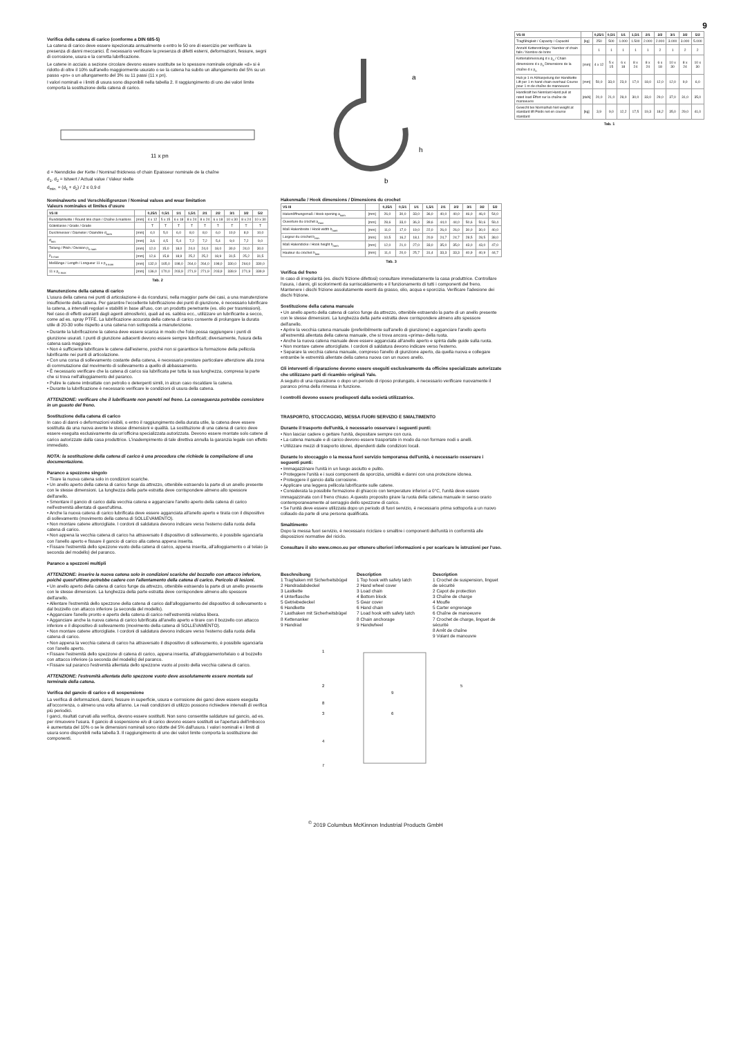9
Verifica della catena di carico (conforme a DIN 685-5)
La catena di carico deve essere ispezionata annualmente o entro le 50 ore di esercizio per verificare la presenza di danni meccanici. È necessario verificare la presenza di difetti esterni, deformazioni, fessure, segni di corrosione, usura e la corretta lubrificazione.
Le catene in acciaio a sezione circolare devono essere sostituite se lo spessore nominale originale «d» si è ridotto di oltre il 10% sull'anello maggiormente usurato o se la catena ha subito un allungamento del 5% su un passo «pn» o un allungamento del 3% su 11 passi (11 x pn).
I valori nominali e i limiti di usura sono disponibili nella tabella 2. Il raggiungimento di uno dei valori limite comporta la sostituzione della catena di carico.
11 x pn
d = Nenndicke der Kette / Nominal thickness of chain Epaisseur nominale de la chaîne
d<sub>1</sub>, d<sub>2</sub> = Istwert / Actual value / Valeur réelle
d<sub>min.</sub> = (d<sub>1</sub> + d<sub>2</sub>) / 2 ≤ 0,9 d
Nominalwerte und Verschleißgrenzen / Nominal values and wear limitation
Valeurs nominales et limites d'usure
| VS III | | 0,25/1 | 0,5/1 | 1/1 | 1,5/1 | 2/1 | 2/2 | 3/1 | 3/2 | 5/2 |
| --- | --- | --- | --- | --- | --- | --- | --- | --- | --- | --- |
| Rundstahlkette / Round link chain / Chaîne à maillons | [mm] | 4 x 12 | 5 x 15 | 6 x 18 | 8 x 24 | 8 x 24 | 6 x 18 | 10 x 30 | 8 x 24 | 10 x 30 |
| Güteklasse / Grade / Grade | | T | T | T | T | T | T | T | T | T |
| Durchmesser / Diameter / Diamètre d<sub>nom</sub> | [mm] | 4,0 | 5,0 | 6,0 | 8,0 | 8,0 | 6,0 | 10,0 | 8,0 | 10,0 |
| d<sub>min</sub> | [mm] | 3,6 | 4,5 | 5,4 | 7,2 | 7,2 | 5,4 | 9,0 | 7,2 | 9,0 |
| Teilung / Pitch / Division p<sub>n nom</sub> | [mm] | 12,0 | 15,0 | 18,0 | 24,0 | 24,0 | 18,0 | 30,0 | 24,0 | 30,0 |
| p<sub>n max</sub> | [mm] | 12,6 | 15,8 | 18,9 | 25,2 | 25,2 | 18,9 | 31,5 | 25,2 | 31,5 |
| Meßlänge / Length / Longueur 11 x p<sub>n nom</sub> | [mm] | 132,0 | 165,0 | 198,0 | 264,0 | 264,0 | 198,0 | 330,0 | 264,0 | 330,0 |
| 11 x p<sub>n max</sub> | [mm] | 136,0 | 170,0 | 203,9 | 271,9 | 271,9 | 203,9 | 339,9 | 271,9 | 339,9 |
Tab. 2
Manutenzione della catena di carico
L'usura della catena nei punti di articolazione è da ricondursi, nella maggior parte dei casi, a una manutenzione insufficiente della catena. Per garantire l'eccellente lubrificazione dei punti di giunzione, è necessario lubrificare la catena, a intervalli regolari e stabiliti in base all'uso, con un prodotto penetrante (es. olio per trasmissioni). Nel caso di effetti usuranti dagli agenti atmosferici, quali ad es. sabbia ecc., utilizzare un lubrificante a secco, come ad es. spray PTFE. La lubrificazione accurata della catena di carico consente di prolungare la durata utile di 20-30 volte rispetto a una catena non sottoposta a manutenzione.
• Durante la lubrificazione la catena deve essere scarica in modo che l'olio possa raggiungere i punti di giunzione usurati. I punti di giunzione adiacenti devono essere sempre lubrificati; diversamente, l'usura della catena sarà maggiore.
• Non è sufficiente lubrificare le catene dall'esterno, poiché non si garantisce la formazione della pellicola lubrificante nei punti di articolazione.
• Con una corsa di sollevamento costante della catena, è necessario prestare particolare attenzione alla zona di commutazione dal movimento di sollevamento a quello di abbassamento.
• È necessario verificare che la catena di carico sia lubrificata per tutta la sua lunghezza, compresa la parte che si trova nell'alloggiamento del paranco.
• Pulire le catene imbrattate con petrolio o detergenti simili, in alcun caso riscaldare la catena.
• Durante la lubrificazione è necessario verificare le condizioni di usura della catena.
ATTENZIONE: verificare che il lubrificante non penetri nel freno. La conseguenza potrebbe consistere in un guasto del freno.
Sostituzione della catena di carico
In caso di danni o deformazioni visibili, o entro il raggiungimento della durata utile, la catena deve essere sostituita da una nuova avente le stesse dimensioni e qualità. La sostituzione di una catena di carico deve essere eseguita esclusivamente da un'officina specializzata autorizzata. Devono essere montate solo catene di carico autorizzate dalla casa produttrice. L'inadempimento di tale direttiva annulla la garanzia legale con effetto immediato.
NOTA: la sostituzione della catena di carico è una procedura che richiede la compilazione di una documentazione.
Paranco a spezzone singolo
• Tirare la nuova catena solo in condizioni scariche.
• Un anello aperto della catena di carico funge da attrezzo, ottenibile estraendo la parte di un anello presente con le stesse dimensioni. La lunghezza della parte estratta deve corrispondere almeno allo spessore dell'anello.
• Smontare il gancio di carico dalla vecchia catena e agganciare l'anello aperto della catena di carico nell'estremità allentata di quest'ultima.
• Anche la nuova catena di carico lubrificata deve essere agganciata all'anello aperto e tirata con il dispositivo di sollevamento (movimento della catena di SOLLEVAMENTO).
• Non montare catene attorcigliate. I cordoni di saldatura devono indicare verso l'esterno dalla ruota della catena di carico.
• Non appena la vecchia catena di carico ha attraversato il dispositivo di sollevamento, è possibile sganciarla con l'anello aperto e fissare il gancio di carico alla catena appena inserita.
• Fissare l'estremità dello spezzone vuoto della catena di carico, appena inserita, all'alloggiamento o al telaio (a seconda del modello) del paranco.
Paranco a spezzoni multipli
ATTENZIONE: inserire la nuova catena solo in condizioni scariche del bozzello con attacco inferiore, poiché quest'ultimo potrebbe cadere con l'allentamento della catena di carico. Pericolo di lesioni.
• Un anello aperto della catena di carico funge da attrezzo, ottenibile estraendo la parte di un anello presente con le stesse dimensioni. La lunghezza della parte estratta deve corrispondere almeno allo spessore dell'anello.
• Allentare l'estremità dello spezzone della catena di carico dall'alloggiamento del dispositivo di sollevamento o dal bozzello con attacco inferiore (a seconda del modello).
• Agganciare l'anello pronto e aperto della catena di carico nell'estremità relativa libera.
• Agganciare anche la nuova catena di carico lubrificata all'anello aperto e tirare con il bozzello con attacco inferiore e il dispositivo di sollevamento (movimento della catena di SOLLEVAMENTO).
• Non montare catene attorcigliate. I cordoni di saldatura devono indicare verso l'esterno dalla ruota della catena di carico.
• Non appena la vecchia catena di carico ha attraversato il dispositivo di sollevamento, è possibile sganciarla con l'anello aperto.
• Fissare l'estremità dello spezzone di catena di carico, appena inserita, all'alloggiamento/telaio o al bozzello con attacco inferiore (a seconda del modello) del paranco.
• Fissare sul paranco l'estremità allentata dello spezzone vuoto al posto della vecchia catena di carico.
ATTENZIONE: l'estremità allentata dello spezzone vuoto deve assolutamente essere montata sul terminale della catena.
Verifica del gancio di carico e di sospensione
La verifica di deformazioni, danni, fessure in superficie, usura e corrosione dei ganci deve essere eseguita all'occorrenza, o almeno una volta all'anno. Le reali condizioni di utilizzo possono richiedere intervalli di verifica più periodici.
I ganci, risultati curvati alla verifica, devono essere sostituiti. Non sono consentite saldature sul gancio, ad es. per rimuovere l'usura. Il gancio di sospensione e/o di carico devono essere sostituiti se l'apertura dell'imbocco è aumentata del 10% o se le dimensioni nominali sono ridotte del 5% dall'usura. I valori nominali e i limiti di usura sono disponibili nella tabella 3. Il raggiungimento di uno dei valori limite comporta la sostituzione dei componenti.
a
h
b
Hakenmaße / Hook dimensions / Dimensions du crochet
| VS III | | 0,25/1 | 0,5/1 | 1/1 | 1,5/1 | 2/1 | 2/2 | 3/1 | 3/2 | 5/2 |
| --- | --- | --- | --- | --- | --- | --- | --- | --- | --- | --- |
| Hakenöffnungsmaß / Hook opening a<sub>nom</sub> | [mm] | 26,0 | 30,0 | 33,0 | 36,0 | 40,0 | 40,0 | 46,0 | 46,0 | 54,0 |
| Ouverture du crochet a<sub>max</sub> | [mm] | 28,6 | 33,0 | 36,3 | 39,6 | 44,0 | 44,0 | 50,6 | 50,6 | 59,4 |
| Maß Hakenbreite / Hook width b<sub>nom</sub> | [mm] | 11,0 | 17,0 | 19,0 | 22,0 | 26,0 | 26,0 | 30,0 | 30,0 | 40,0 |
| Largeur du crochet b<sub>min</sub> | [mm] | 10,5 | 16,2 | 18,1 | 20,9 | 24,7 | 24,7 | 28,5 | 28,5 | 38,0 |
| Maß Hakendicke / Hook height h<sub>nom</sub> | [mm] | 12,0 | 21,0 | 27,0 | 33,0 | 35,0 | 35,0 | 43,0 | 43,0 | 47,0 |
| Hauteur du crochet h<sub>min</sub> | [mm] | 11,4 | 20,0 | 25,7 | 31,4 | 33,3 | 33,3 | 40,9 | 40,9 | 44,7 |
Tab. 3
Verifica del freno
In caso di irregolarità (es. dischi frizione difettosi) consultare immediatamente la casa produttrice. Controllare l'usura, i danni, gli scolorimenti da surriscaldamento e il funzionamento di tutti i componenti del freno.
Mantenere i dischi frizione assolutamente esenti da grasso, olio, acqua e sporcizia. Verificare l'adesione dei dischi frizione.
Sostituzione della catena manuale
• Un anello aperto della catena di carico funge da attrezzo, ottenibile estraendo la parte di un anello presente con le stesse dimensioni. La lunghezza della parte estratta deve corrispondere almeno allo spessore dell'anello.
• Aprire la vecchia catena manuale (preferibilmente sull'anello di giunzione) e agganciare l'anello aperto all'estremità allentata della catena manuale, che si trova ancora «prima» della ruota.
• Anche la nuova catena manuale deve essere agganciata all'anello aperto e spinta dalle guide sulla ruota.
• Non montare catene attorcigliate. I cordoni di saldatura devono indicare verso l'esterno.
• Separare la vecchia catena manuale, compreso l'anello di giunzione aperto, da quella nuova e collegare entrambe le estremità allentate della catena nuova con un nuovo anello.
Gli interventi di riparazione devono essere eseguiti esclusivamente da officine specializzate autorizzate che utilizzano parti di ricambio originali Yale.
A seguito di una riparazione o dopo un periodo di riposo prolungato, è necessario verificare nuovamente il paranco prima della rimessa in funzione.
I controlli devono essere predisposti dalla società utilizzatrice.
TRASPORTO, STOCCAGGIO, MESSA FUORI SERVIZIO E SMALTIMENTO
Durante il trasporto dell'unità, è necessario osservare i seguenti punti:
• Non lasciar cadere o gettare l'unità, depositare sempre con cura.
• La catena manuale e di carico devono essere trasportate in modo da non formare nodi o anelli.
• Utilizzare mezzi di trasporto idonei, dipendenti dalle condizioni locali.
Durante lo stoccaggio o la messa fuori servizio temporanea dell'unità, è necessario osservare i seguenti punti:
• Immagazzinare l'unità in un luogo asciutto e pulito.
• Proteggere l'unità e i suoi componenti da sporcizia, umidità e danni con una protezione idonea.
• Proteggere il gancio dalla corrosione.
• Applicare una leggera pellicola lubrificante sulle catene.
• Considerata la possibile formazione di ghiaccio con temperature inferiori a 0°C, l'unità deve essere immagazzinata con il freno chiuso. A questo proposito girare la ruota della catena manuale in senso orario contemporaneamente al serraggio dello spezzone di carico.
• Se l'unità deve essere utilizzata dopo un periodo di fuori servizio, è necessario prima sottoporla a un nuovo collaudo da parte di una persona qualificata.
Smaltimento
Dopo la messa fuori servizio, è necessario riciclare o smaltire i componenti dell'unità in conformità alle disposizioni normative del riciclo.
Consultare il sito www.cmco.eu per ottenere ulteriori informazioni e per scaricare le istruzioni per l'uso.
Beschreibung
1 Traghaken mit Sicherheitsbügel
2 Handradabdeckel
3 Lastkette
4 Unterflasche
5 Getriebedeckel
6 Handkette
7 Lasthaken mit Sicherheitsbügel
8 Kettenanker
9 Handrad
Description
1 Top hook with safety latch
2 Hand wheel cover
3 Load chain
4 Bottom block
5 Gear cover
6 Hand chain
7 Load hook with safety latch
8 Chain anchorage
9 Handwheel
Description
1 Crochet de suspension, linguet de sécurité
2 Capot de protection
3 Chaîne de charge
4 Moufle
5 Carter engrenage
6 Chaîne de manoeuvre
7 Crochet de charge, linguet de sécurité
8 Arrêt de chaîne
9 Volant de manouvre
1
2
8
3
4
7
9
6
5
| VS III | | 0,25/1 | 0,5/1 | 1/1 | 1,5/1 | 2/1 | 2/2 | 3/1 | 3/2 | 5/2 |
| --- | --- | --- | --- | --- | --- | --- | --- | --- | --- | --- |
| Tragfähigkeit / Capacity / Capacité | [kg] | 250 | 500 | 1.000 | 1.500 | 2.000 | 2.000 | 3.000 | 3.000 | 5.000 |
| Anzahl Kettenstränge / Number of chain falls / Nombre de brins | | 1 | 1 | 1 | 1 | 1 | 2 | 1 | 2 | 2 |
| Kettenabmessung d x p<sub>n</sub> / Chain dimensions d x p<sub>n</sub> Dimensions de la chaîne d x p<sub>n</sub> | [mm] | 4 x 12 | 5 x 15 | 6 x 18 | 8 x 24 | 8 x 24 | 6 x 18 | 10 x 30 | 8 x 24 | 10 x 30 |
| Hub je 1 m Abhaspelung der Handkette Lift per 1 m hand chain overhaul Course pour 1 m de chaîne de manoeuvre | [mm] | 50,0 | 33,0 | 23,0 | 17,0 | 18,0 | 12,0 | 12,0 | 9,0 | 6,0 |
| Handkraft bei Nennlast Hand pull at rated load Effort sur la chaîne de manoeuvre | [daN] | 20,0 | 21,0 | 28,0 | 30,0 | 33,0 | 29,0 | 37,0 | 31,0 | 35,0 |
| Gewicht bei Normalhub Net weight at standard lift Poids net en course standard | [kg] | 3,9 | 9,0 | 12,2 | 17,5 | 19,3 | 18,2 | 35,0 | 29,0 | 41,0 |
Tab. 1
<sup>©</sup> 2019 Columbus McKinnon Industrial Products GmbH